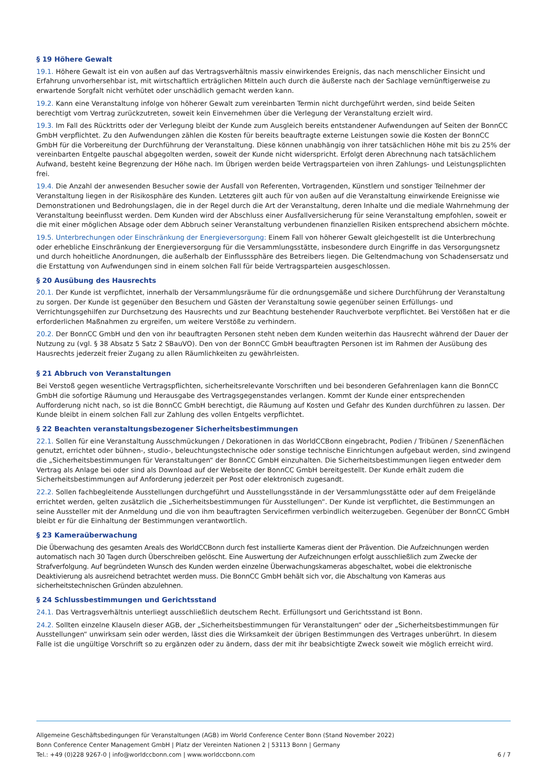§ 19 Höhere Gewalt
19.1. Höhere Gewalt ist ein von außen auf das Vertragsverhältnis massiv einwirkendes Ereignis, das nach menschlicher Einsicht und Erfahrung unvorhersehbar ist, mit wirtschaftlich erträglichen Mitteln auch durch die äußerste nach der Sachlage vernünftigerweise zu erwartende Sorgfalt nicht verhütet oder unschädlich gemacht werden kann.
19.2. Kann eine Veranstaltung infolge von höherer Gewalt zum vereinbarten Termin nicht durchgeführt werden, sind beide Seiten berechtigt vom Vertrag zurückzutreten, soweit kein Einvernehmen über die Verlegung der Veranstaltung erzielt wird.
19.3. Im Fall des Rücktritts oder der Verlegung bleibt der Kunde zum Ausgleich bereits entstandener Aufwendungen auf Seiten der BonnCC GmbH verpflichtet. Zu den Aufwendungen zählen die Kosten für bereits beauftragte externe Leistungen sowie die Kosten der BonnCC GmbH für die Vorbereitung der Durchführung der Veranstaltung. Diese können unabhängig von ihrer tatsächlichen Höhe mit bis zu 25% der vereinbarten Entgelte pauschal abgegolten werden, soweit der Kunde nicht widerspricht. Erfolgt deren Abrechnung nach tatsächlichem Aufwand, besteht keine Begrenzung der Höhe nach. Im Übrigen werden beide Vertragsparteien von ihren Zahlungs- und Leistungsplichten frei.
19.4. Die Anzahl der anwesenden Besucher sowie der Ausfall von Referenten, Vortragenden, Künstlern und sonstiger Teilnehmer der Veranstaltung liegen in der Risikosphäre des Kunden. Letzteres gilt auch für von außen auf die Veranstaltung einwirkende Ereignisse wie Demonstrationen und Bedrohungslagen, die in der Regel durch die Art der Veranstaltung, deren Inhalte und die mediale Wahrnehmung der Veranstaltung beeinflusst werden. Dem Kunden wird der Abschluss einer Ausfallversicherung für seine Veranstaltung empfohlen, soweit er die mit einer möglichen Absage oder dem Abbruch seiner Veranstaltung verbundenen finanziellen Risiken entsprechend absichern möchte.
19.5. Unterbrechungen oder Einschränkung der Energieversorgung: Einem Fall von höherer Gewalt gleichgestellt ist die Unterbrechung oder erhebliche Einschränkung der Energieversorgung für die Versammlungsstätte, insbesondere durch Eingriffe in das Versorgungsnetz und durch hoheitliche Anordnungen, die außerhalb der Einflusssphäre des Betreibers liegen. Die Geltendmachung von Schadensersatz und die Erstattung von Aufwendungen sind in einem solchen Fall für beide Vertragsparteien ausgeschlossen.
§ 20 Ausübung des Hausrechts
20.1. Der Kunde ist verpflichtet, innerhalb der Versammlungsräume für die ordnungsgemäße und sichere Durchführung der Veranstaltung zu sorgen. Der Kunde ist gegenüber den Besuchern und Gästen der Veranstaltung sowie gegenüber seinen Erfüllungs- und Verrichtungsgehilfen zur Durchsetzung des Hausrechts und zur Beachtung bestehender Rauchverbote verpflichtet. Bei Verstößen hat er die erforderlichen Maßnahmen zu ergreifen, um weitere Verstöße zu verhindern.
20.2. Der BonnCC GmbH und den von ihr beauftragten Personen steht neben dem Kunden weiterhin das Hausrecht während der Dauer der Nutzung zu (vgl. § 38 Absatz 5 Satz 2 SBauVO). Den von der BonnCC GmbH beauftragten Personen ist im Rahmen der Ausübung des Hausrechts jederzeit freier Zugang zu allen Räumlichkeiten zu gewährleisten.
§ 21 Abbruch von Veranstaltungen
Bei Verstoß gegen wesentliche Vertragspflichten, sicherheitsrelevante Vorschriften und bei besonderen Gefahrenlagen kann die BonnCC GmbH die sofortige Räumung und Herausgabe des Vertragsgegenstandes verlangen. Kommt der Kunde einer entsprechenden Aufforderung nicht nach, so ist die BonnCC GmbH berechtigt, die Räumung auf Kosten und Gefahr des Kunden durchführen zu lassen. Der Kunde bleibt in einem solchen Fall zur Zahlung des vollen Entgelts verpflichtet.
§ 22 Beachten veranstaltungsbezogener Sicherheitsbestimmungen
22.1. Sollen für eine Veranstaltung Ausschmückungen / Dekorationen in das WorldCCBonn eingebracht, Podien / Tribünen / Szenenflächen genutzt, errichtet oder bühnen-, studio-, beleuchtungstechnische oder sonstige technische Einrichtungen aufgebaut werden, sind zwingend die „Sicherheitsbestimmungen für Veranstaltungen“ der BonnCC GmbH einzuhalten. Die Sicherheitsbestimmungen liegen entweder dem Vertrag als Anlage bei oder sind als Download auf der Webseite der BonnCC GmbH bereitgestellt. Der Kunde erhält zudem die Sicherheitsbestimmungen auf Anforderung jederzeit per Post oder elektronisch zugesandt.
22.2. Sollen fachbegleitende Ausstellungen durchgeführt und Ausstellungsstände in der Versammlungsstätte oder auf dem Freigelände errichtet werden, gelten zusätzlich die „Sicherheitsbestimmungen für Ausstellungen“. Der Kunde ist verpflichtet, die Bestimmungen an seine Aussteller mit der Anmeldung und die von ihm beauftragten Servicefirmen verbindlich weiterzugeben. Gegenüber der BonnCC GmbH bleibt er für die Einhaltung der Bestimmungen verantwortlich.
§ 23 Kameraüberwachung
Die Überwachung des gesamten Areals des WorldCCBonn durch fest installierte Kameras dient der Prävention. Die Aufzeichnungen werden automatisch nach 30 Tagen durch Überschreiben gelöscht. Eine Auswertung der Aufzeichnungen erfolgt ausschließlich zum Zwecke der Strafverfolgung. Auf begründeten Wunsch des Kunden werden einzelne Überwachungskameras abgeschaltet, wobei die elektronische Deaktivierung als ausreichend betrachtet werden muss. Die BonnCC GmbH behält sich vor, die Abschaltung von Kameras aus sicherheitstechnischen Gründen abzulehnen.
§ 24 Schlussbestimmungen und Gerichtsstand
24.1. Das Vertragsverhältnis unterliegt ausschließlich deutschem Recht. Erfüllungsort und Gerichtsstand ist Bonn.
24.2. Sollten einzelne Klauseln dieser AGB, der „Sicherheitsbestimmungen für Veranstaltungen“ oder der „Sicherheitsbestimmungen für Ausstellungen“ unwirksam sein oder werden, lässt dies die Wirksamkeit der übrigen Bestimmungen des Vertrages unberührt. In diesem Falle ist die ungültige Vorschrift so zu ergänzen oder zu ändern, dass der mit ihr beabsichtigte Zweck soweit wie möglich erreicht wird.
Allgemeine Geschäftsbedingungen für Veranstaltungen (AGB) im World Conference Center Bonn (Stand November 2022)
Bonn Conference Center Management GmbH | Platz der Vereinten Nationen 2 | 53113 Bonn | Germany
Tel.: +49 (0)228 9267-0 | info@worldccbonn.com | www.worldccbonn.com 6 / 7